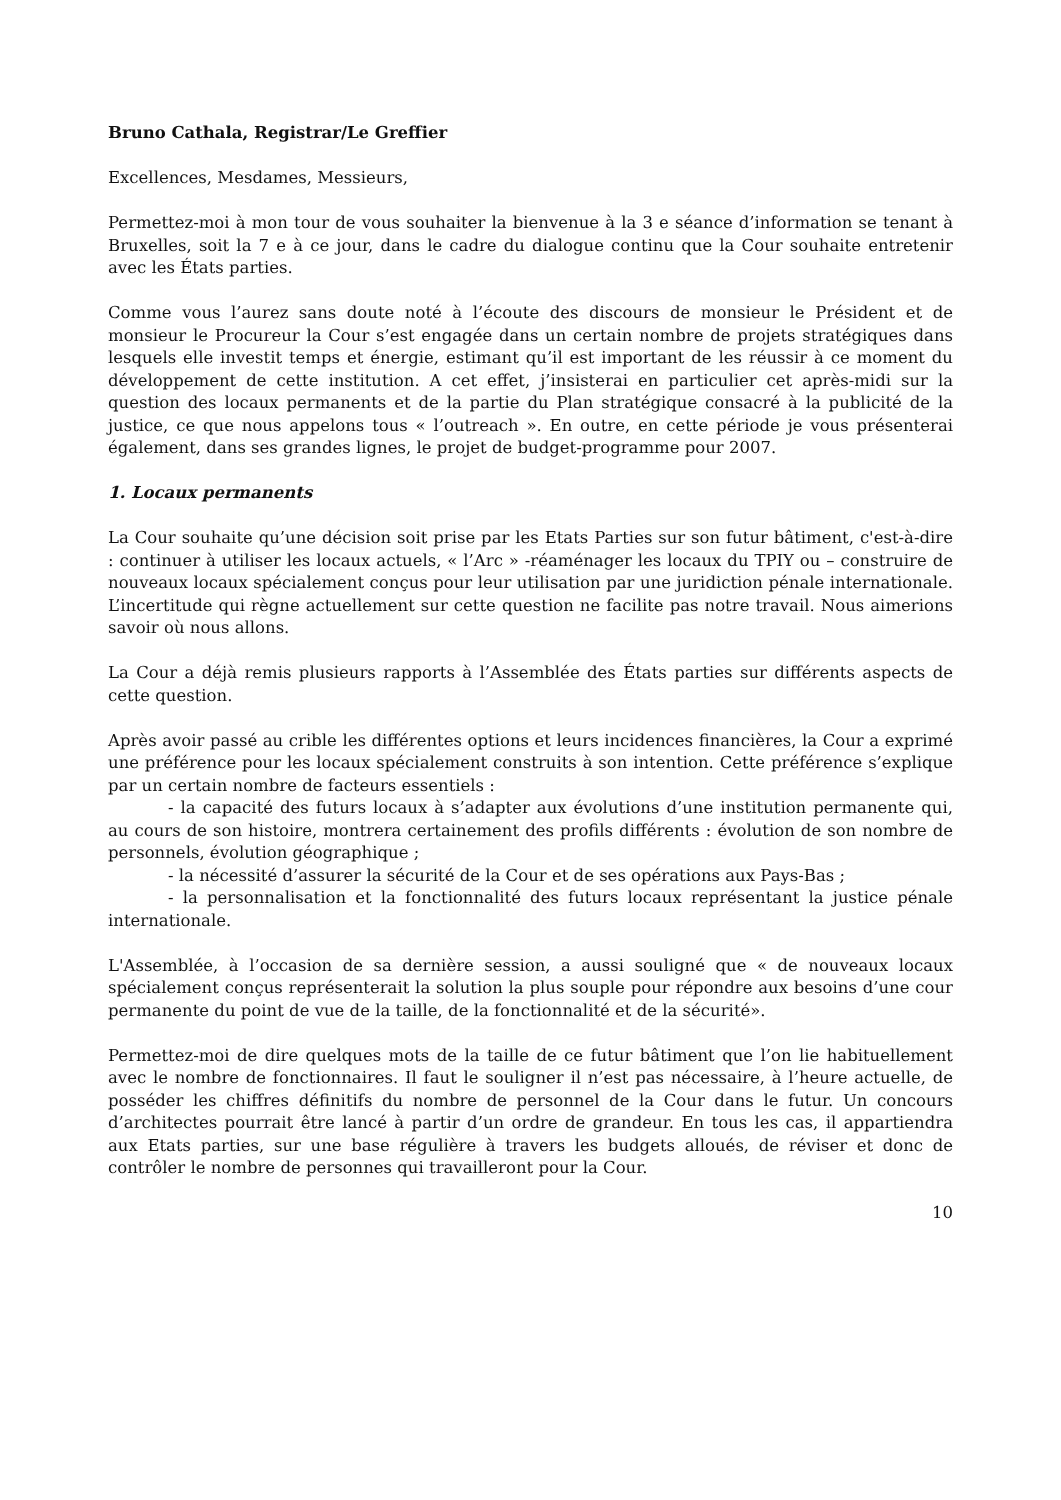Bruno Cathala, Registrar/Le Greffier
Excellences, Mesdames, Messieurs,
Permettez-moi à mon tour de vous souhaiter la bienvenue à la 3 e séance d’information se tenant à Bruxelles, soit la 7 e à ce jour, dans le cadre du dialogue continu que la Cour souhaite entretenir avec les États parties.
Comme vous l’aurez sans doute noté à l’écoute des discours de monsieur le Président et de monsieur le Procureur la Cour s’est engagée dans un certain nombre de projets stratégiques dans lesquels elle investit temps et énergie, estimant qu’il est important de les réussir à ce moment du développement de cette institution. A cet effet, j’insisterai en particulier cet après-midi sur la question des locaux permanents et de la partie du Plan stratégique consacré à la publicité de la justice, ce que nous appelons tous « l’outreach ». En outre, en cette période je vous présenterai également, dans ses grandes lignes, le projet de budget-programme pour 2007.
1. Locaux permanents
La Cour souhaite qu’une décision soit prise par les Etats Parties sur son futur bâtiment, c'est-à-dire : continuer à utiliser les locaux actuels, « l’Arc » -réaménager les locaux du TPIY ou – construire de nouveaux locaux spécialement conçus pour leur utilisation par une juridiction pénale internationale. L’incertitude qui règne actuellement sur cette question ne facilite pas notre travail. Nous aimerions savoir où nous allons.
La Cour a déjà remis plusieurs rapports à l’Assemblée des États parties sur différents aspects de cette question.
Après avoir passé au crible les différentes options et leurs incidences financières, la Cour a exprimé une préférence pour les locaux spécialement construits à son intention. Cette préférence s’explique par un certain nombre de facteurs essentiels :
- la capacité des futurs locaux à s’adapter aux évolutions d’une institution permanente qui, au cours de son histoire, montrera certainement des profils différents : évolution de son nombre de personnels, évolution géographique ;
- la nécessité d’assurer la sécurité de la Cour et de ses opérations aux Pays-Bas ;
- la personnalisation et la fonctionnalité des futurs locaux représentant la justice pénale internationale.
L'Assemblée, à l’occasion de sa dernière session, a aussi souligné que « de nouveaux locaux spécialement conçus représenterait la solution la plus souple pour répondre aux besoins d’une cour permanente du point de vue de la taille, de la fonctionnalité et de la sécurité».
Permettez-moi de dire quelques mots de la taille de ce futur bâtiment que l’on lie habituellement avec le nombre de fonctionnaires. Il faut le souligner il n’est pas nécessaire, à l’heure actuelle, de posséder les chiffres définitifs du nombre de personnel de la Cour dans le futur. Un concours d’architectes pourrait être lancé à partir d’un ordre de grandeur. En tous les cas, il appartiendra aux Etats parties, sur une base régulière à travers les budgets alloués, de réviser et donc de contrôler le nombre de personnes qui travailleront pour la Cour.
10